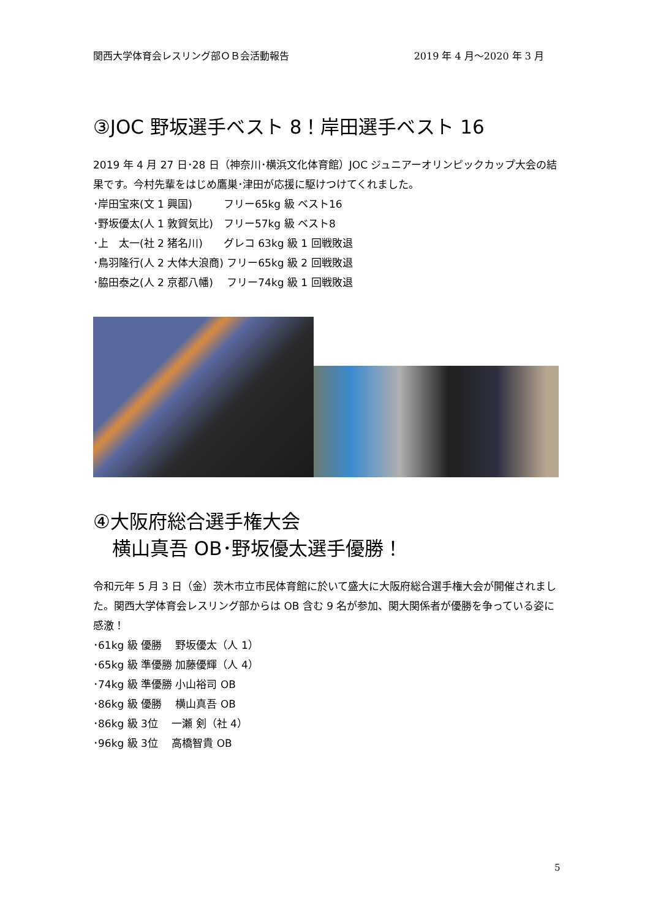関西大学体育会レスリング部ＯＢ会活動報告 2019 年 4 月～2020 年 3 月
③JOC 野坂選手ベスト 8！岸田選手ベスト 16
2019 年 4 月 27 日･28 日（神奈川･横浜文化体育館）JOC ジュニアーオリンピックカップ大会の結果です。今村先輩をはじめ鷹巣･津田が応援に駆けつけてくれました。
･岸田宝來(文 1 興国)　　　フリー65kg 級 ベスト16
･野坂優太(人 1 敦賀気比)　フリー57kg 級 ベスト8
･上　太一(社 2 猪名川)　　グレコ 63kg 級 1 回戦敗退
･鳥羽隆行(人 2 大体大浪商) フリー65kg 級 2 回戦敗退
･脇田泰之(人 2 京都八幡)　 フリー74kg 級 1 回戦敗退
④大阪府総合選手権大会
　横山真吾 OB･野坂優太選手優勝！
令和元年 5 月 3 日（金）茨木市立市民体育館に於いて盛大に大阪府総合選手権大会が開催されました。関西大学体育会レスリング部からは OB 含む 9 名が参加、関大関係者が優勝を争っている姿に感激！
･61kg 級 優勝　 野坂優太（人 1）
･65kg 級 準優勝 加藤優輝（人 4）
･74kg 級 準優勝 小山裕司 OB
･86kg 級 優勝　 横山真吾 OB
･86kg 級 3位　 一瀬 剣（社 4）
･96kg 級 3位　 高橋智貴 OB
5